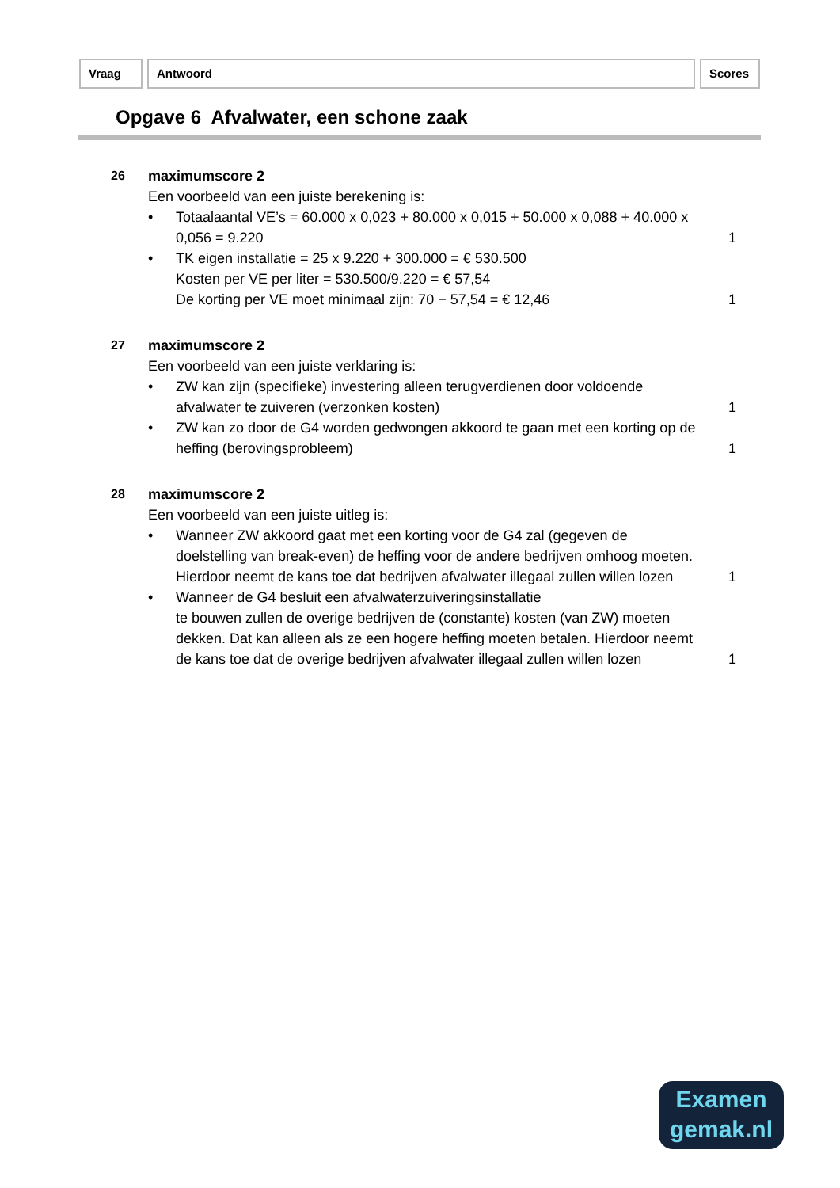Vraag Antwoord Scores
Opgave 6 Afvalwater, een schone zaak
26 maximumscore 2
Een voorbeeld van een juiste berekening is:
• Totaalaantal VE’s = 60.000 x 0,023 + 80.000 x 0,015 + 50.000 x 0,088 + 40.000 x 0,056 = 9.220
1
• TK eigen installatie = 25 x 9.220 + 300.000 = € 530.500
Kosten per VE per liter = 530.500/9.220 = € 57,54
De korting per VE moet minimaal zijn: 70 − 57,54 = € 12,46
1
27 maximumscore 2
Een voorbeeld van een juiste verklaring is:
• ZW kan zijn (specifieke) investering alleen terugverdienen door voldoende afvalwater te zuiveren (verzonken kosten)
1
• ZW kan zo door de G4 worden gedwongen akkoord te gaan met een korting op de heffing (berovingsprobleem)
1
28 maximumscore 2
Een voorbeeld van een juiste uitleg is:
• Wanneer ZW akkoord gaat met een korting voor de G4 zal (gegeven de doelstelling van break-even) de heffing voor de andere bedrijven omhoog moeten. Hierdoor neemt de kans toe dat bedrijven afvalwater illegaal zullen willen lozen
1
• Wanneer de G4 besluit een afvalwaterzuiveringsinstallatie
te bouwen zullen de overige bedrijven de (constante) kosten (van ZW) moeten dekken. Dat kan alleen als ze een hogere heffing moeten betalen. Hierdoor neemt de kans toe dat de overige bedrijven afvalwater illegaal zullen willen lozen
1
Examen
gemak.nl